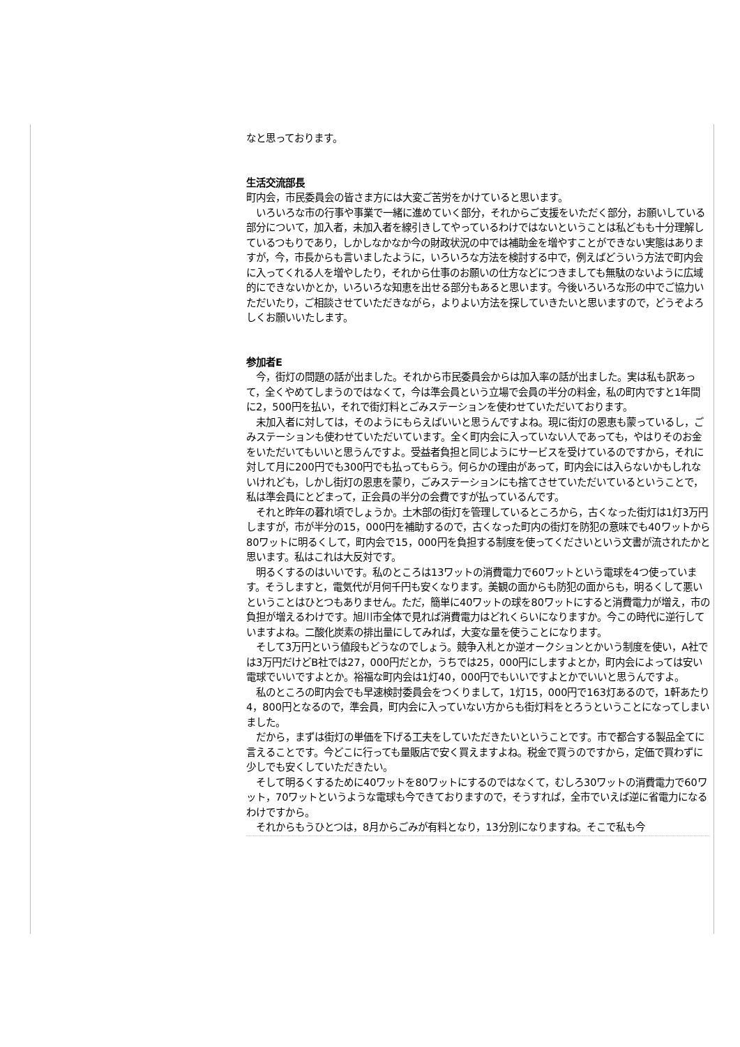なと思っております。
生活交流部長
町内会，市民委員会の皆さま方には大変ご苦労をかけていると思います。
　いろいろな市の行事や事業で一緒に進めていく部分，それからご支援をいただく部分，お願いしている部分について，加入者，未加入者を線引きしてやっているわけではないということは私どもも十分理解しているつもりであり，しかしなかなか今の財政状況の中では補助金を増やすことができない実態はありますが，今，市長からも言いましたように，いろいろな方法を検討する中で，例えばどういう方法で町内会に入ってくれる人を増やしたり，それから仕事のお願いの仕方などにつきましても無駄のないように広域的にできないかとか，いろいろな知恵を出せる部分もあると思います。今後いろいろな形の中でご協力いただいたり，ご相談させていただきながら，よりよい方法を探していきたいと思いますので，どうぞよろしくお願いいたします。
参加者E
　今，街灯の問題の話が出ました。それから市民委員会からは加入率の話が出ました。実は私も訳あって，全くやめてしまうのではなくて，今は準会員という立場で会員の半分の料金，私の町内ですと1年間に2，500円を払い，それで街灯料とごみステーションを使わせていただいております。
　未加入者に対しては，そのようにもらえばいいと思うんですよね。現に街灯の恩恵も蒙っているし，ごみステーションも使わせていただいています。全く町内会に入っていない人であっても，やはりそのお金をいただいてもいいと思うんですよ。受益者負担と同じようにサービスを受けているのですから，それに対して月に200円でも300円でも払ってもらう。何らかの理由があって，町内会には入らないかもしれないけれども，しかし街灯の恩恵を蒙り，ごみステーションにも捨てさせていただいているということで，私は準会員にとどまって，正会員の半分の会費ですが払っているんです。
　それと昨年の暮れ頃でしょうか。土木部の街灯を管理しているところから，古くなった街灯は1灯3万円しますが，市が半分の15，000円を補助するので，古くなった町内の街灯を防犯の意味でも40ワットから80ワットに明るくして，町内会で15，000円を負担する制度を使ってくださいという文書が流されたかと思います。私はこれは大反対です。
　明るくするのはいいです。私のところは13ワットの消費電力で60ワットという電球を4つ使っています。そうしますと，電気代が月何千円も安くなります。美観の面からも防犯の面からも，明るくして悪いということはひとつもありません。ただ，簡単に40ワットの球を80ワットにすると消費電力が増え，市の負担が増えるわけです。旭川市全体で見れば消費電力はどれくらいになりますか。今この時代に逆行していますよね。二酸化炭素の排出量にしてみれば，大変な量を使うことになります。
　そして3万円という値段もどうなのでしょう。競争入札とか逆オークションとかいう制度を使い，A社では3万円だけどB社では27，000円だとか，うちでは25，000円にしますよとか，町内会によっては安い電球でいいですよとか。裕福な町内会は1灯40，000円でもいいですよとかでいいと思うんですよ。
　私のところの町内会でも早速検討委員会をつくりまして，1灯15，000円で163灯あるので，1軒あたり4，800円となるので，準会員，町内会に入っていない方からも街灯料をとろうということになってしまいました。
　だから，まずは街灯の単価を下げる工夫をしていただきたいということです。市で都合する製品全てに言えることです。今どこに行っても量販店で安く買えますよね。税金で買うのですから，定価で買わずに少しでも安くしていただきたい。
　そして明るくするために40ワットを80ワットにするのではなくて，むしろ30ワットの消費電力で60ワット，70ワットというような電球も今できておりますので，そうすれば，全市でいえば逆に省電力になるわけですから。
　それからもうひとつは，8月からごみが有料となり，13分別になりますね。そこで私も今